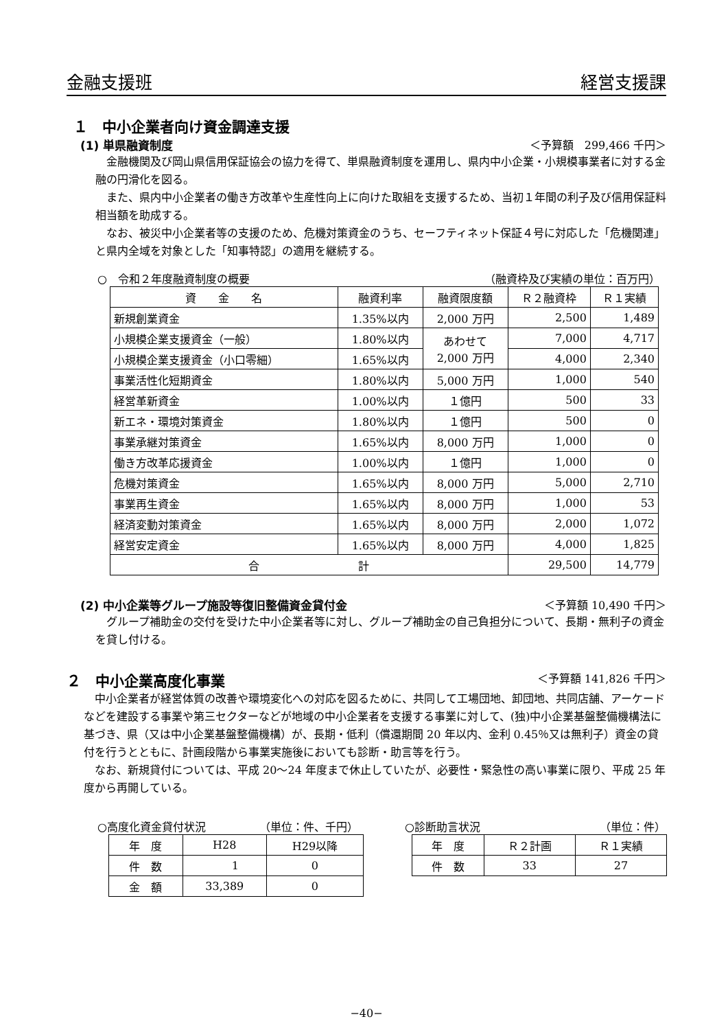金融支援班 経営支援課
１　中小企業者向け資金調達支援
(1) 単県融資制度 ＜予算額　299,466 千円＞
金融機関及び岡山県信用保証協会の協力を得て、単県融資制度を運用し、県内中小企業・小規模事業者に対する金融の円滑化を図る。
また、県内中小企業者の働き方改革や生産性向上に向けた取組を支援するため、当初１年間の利子及び信用保証料相当額を助成する。
なお、被災中小企業者等の支援のため、危機対策資金のうち、セーフティネット保証４号に対応した「危機関連」と県内全域を対象とした「知事特認」の適用を継続する。
○　令和２年度融資制度の概要 （融資枠及び実績の単位：百万円）
| 資 金 名 | 融資利率 | 融資限度額 | Ｒ２融資枠 | Ｒ１実績 |
| --- | --- | --- | --- | --- |
| 新規創業資金 | 1.35%以内 | 2,000 万円 | 2,500 | 1,489 |
| 小規模企業支援資金（一般） | 1.80%以内 | あわせて 2,000 万円 | 7,000 | 4,717 |
| 小規模企業支援資金（小口零細） | 1.65%以内 | | 4,000 | 2,340 |
| 事業活性化短期資金 | 1.80%以内 | 5,000 万円 | 1,000 | 540 |
| 経営革新資金 | 1.00%以内 | １億円 | 500 | 33 |
| 新エネ・環境対策資金 | 1.80%以内 | １億円 | 500 | 0 |
| 事業承継対策資金 | 1.65%以内 | 8,000 万円 | 1,000 | 0 |
| 働き方改革応援資金 | 1.00%以内 | １億円 | 1,000 | 0 |
| 危機対策資金 | 1.65%以内 | 8,000 万円 | 5,000 | 2,710 |
| 事業再生資金 | 1.65%以内 | 8,000 万円 | 1,000 | 53 |
| 経済変動対策資金 | 1.65%以内 | 8,000 万円 | 2,000 | 1,072 |
| 経営安定資金 | 1.65%以内 | 8,000 万円 | 4,000 | 1,825 |
| 合 計 | | | 29,500 | 14,779 |
(2) 中小企業等グループ施設等復旧整備資金貸付金 ＜予算額 10,490 千円＞
グループ補助金の交付を受けた中小企業者等に対し、グループ補助金の自己負担分について、長期・無利子の資金を貸し付ける。
２　中小企業高度化事業 ＜予算額 141,826 千円＞
中小企業者が経営体質の改善や環境変化への対応を図るために、共同して工場団地、卸団地、共同店舗、アーケードなどを建設する事業や第三セクターなどが地域の中小企業者を支援する事業に対して、(独)中小企業基盤整備機構法に基づき、県（又は中小企業基盤整備機構）が、長期・低利（償還期間 20 年以内、金利 0.45％又は無利子）資金の貸付を行うとともに、計画段階から事業実施後においても診断・助言等を行う。
なお、新規貸付については、平成 20〜24 年度まで休止していたが、必要性・緊急性の高い事業に限り、平成 25 年度から再開している。
○高度化資金貸付状況 （単位：件、千円）
| 年 度 | H28 | H29以降 |
| 件 数 | 1 | 0 |
| 金 額 | 33,389 | 0 |
○診断助言状況 （単位：件）
| 年 度 | Ｒ２計画 | Ｒ１実績 |
| 件 数 | 33 | 27 |
−40−